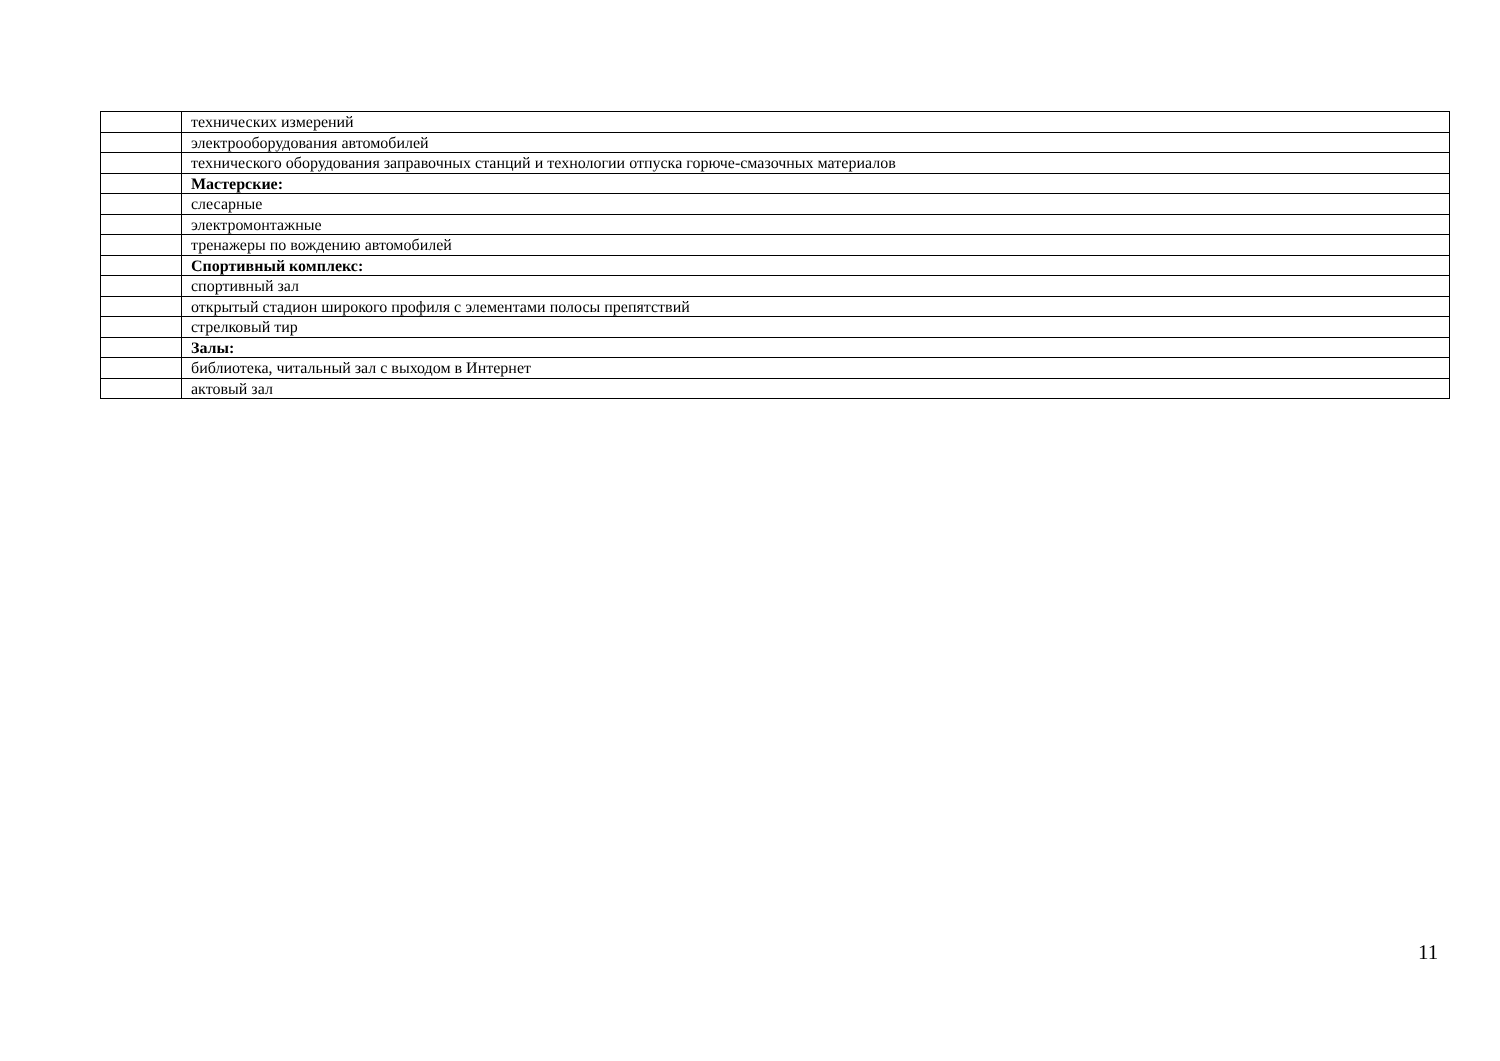| | технических измерений |
| | электрооборудования автомобилей |
| | технического оборудования заправочных станций и технологии отпуска горюче-смазочных материалов |
| | Мастерские: |
| | слесарные |
| | электромонтажные |
| | тренажеры по вождению автомобилей |
| | Спортивный комплекс: |
| | спортивный зал |
| | открытый стадион широкого профиля с элементами полосы препятствий |
| | стрелковый тир |
| | Залы: |
| | библиотека, читальный зал с выходом в Интернет |
| | актовый зал |
11